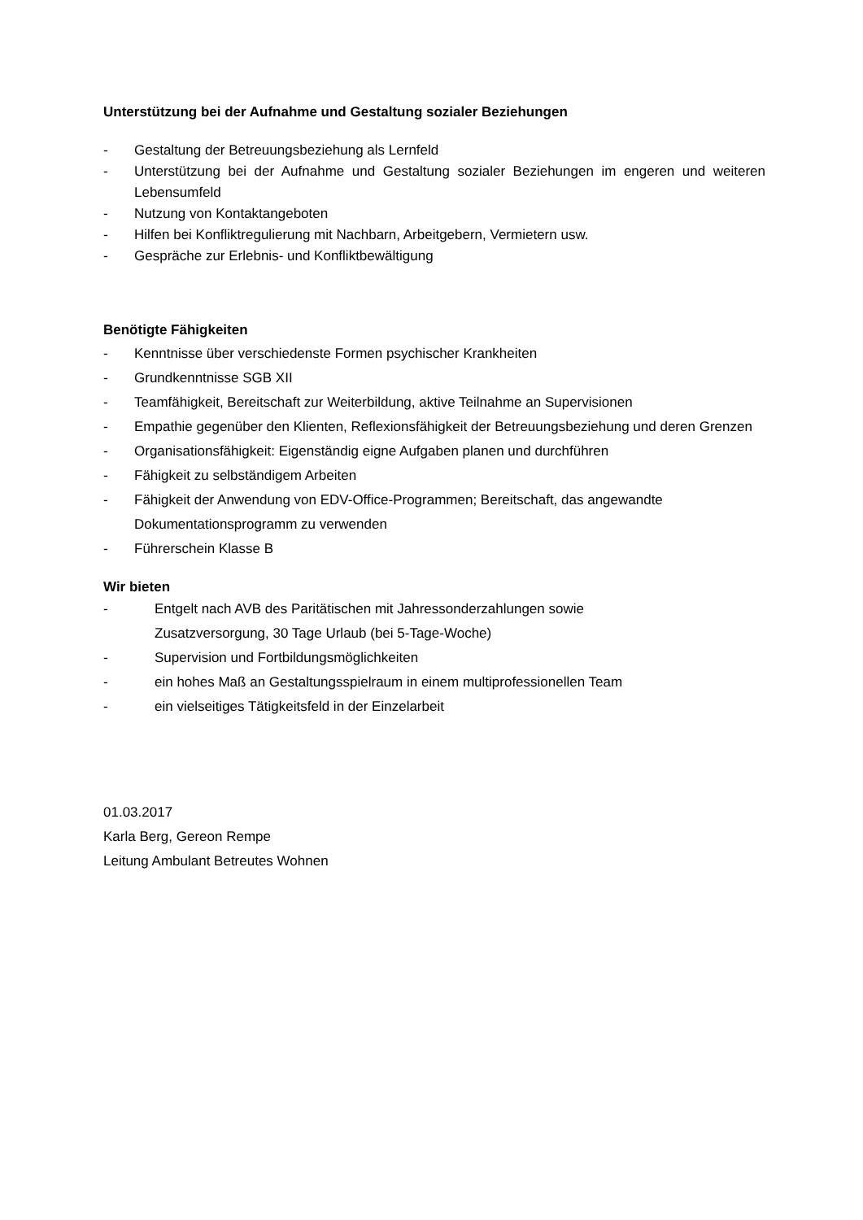Unterstützung bei der Aufnahme und Gestaltung sozialer Beziehungen
- Gestaltung der Betreuungsbeziehung als Lernfeld
- Unterstützung bei der Aufnahme und Gestaltung sozialer Beziehungen im engeren und weiteren Lebensumfeld
- Nutzung von Kontaktangeboten
- Hilfen bei Konfliktregulierung mit Nachbarn, Arbeitgebern, Vermietern usw.
- Gespräche zur Erlebnis- und Konfliktbewältigung
Benötigte Fähigkeiten
- Kenntnisse über verschiedenste Formen psychischer Krankheiten
- Grundkenntnisse SGB XII
- Teamfähigkeit, Bereitschaft zur Weiterbildung, aktive Teilnahme an Supervisionen
- Empathie gegenüber den Klienten, Reflexionsfähigkeit der Betreuungsbeziehung und deren Grenzen
- Organisationsfähigkeit: Eigenständig eigne Aufgaben planen und durchführen
- Fähigkeit zu selbständigem Arbeiten
- Fähigkeit der Anwendung von EDV-Office-Programmen; Bereitschaft, das angewandte Dokumentationsprogramm zu verwenden
- Führerschein Klasse B
Wir bieten
- Entgelt nach AVB des Paritätischen mit Jahressonderzahlungen sowie
Zusatzversorgung, 30 Tage Urlaub (bei 5-Tage-Woche)
- Supervision und Fortbildungsmöglichkeiten
- ein hohes Maß an Gestaltungsspielraum in einem multiprofessionellen Team
- ein vielseitiges Tätigkeitsfeld in der Einzelarbeit
01.03.2017
Karla Berg, Gereon Rempe
Leitung Ambulant Betreutes Wohnen